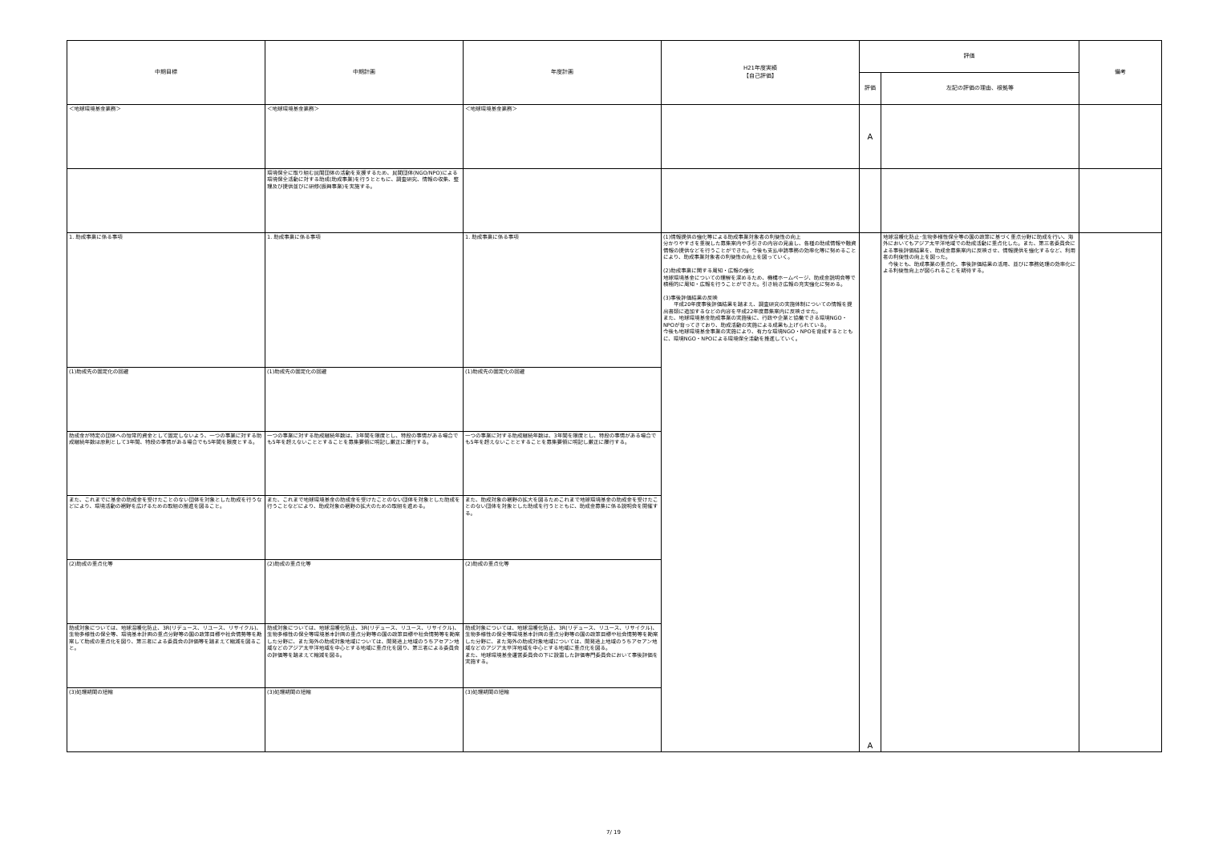| 中期目標 | 中期計画 | 年度計画 | H21年度実績 【自己評価】 | 評価 | | 備考 |
| --- | --- | --- | --- | --- | --- | --- |
| | | | | 評価 | 左記の評価の理由、根拠等 | |
| ＜地球環境基金業務＞ | ＜地球環境基金業務＞ | ＜地球環境基金業務＞ | | A | | |
| | 環境保全に取り組む民間団体の活動を支援するため、民間団体(NGO/NPO)による環境保全活動に対する助成(助成事業)を行うとともに、調査研究、情報の収集、整理及び提供並びに研修(振興事業)を実施する。 | | | | | |
| 1. 助成事業に係る事項 | 1. 助成事業に係る事項 | 1. 助成事業に係る事項 | (1)情報提供の強化等による助成事業対象者の利便性の向上 分かりやすさを重視した募集案内や手引きの内容の見直し、各種の助成情報や融資情報の提供などを行うことができた。今後も支払申請事務の効率化等に努めることにより、助成事業対象者の利便性の向上を図っていく。 (2)助成事業に関する周知・広報の強化 地球環境基金についての理解を深めるため、機構ホームページ、助成金説明会等で積極的に周知・広報を行うことができた。引き続き広報の充実強化に努める。 (3)事後評価結果の反映 平成20年度事後評価結果を踏まえ、調査研究の実施体制についての情報を提出書類に追加するなどの内容を平成22年度募集案内に反映させた。 また、地球環境基金助成事業の実施後に、行政や企業と協働できる環境NGO・NPOが育ってきており、助成活動の実施による成果も上げられている。 今後も地球環境基金事業の実施により、有力な環境NGO・NPOを育成するとともに、環境NGO・NPOによる環境保全活動を推進していく。 | A | 地球温暖化防止･生物多様性保全等の国の政策に基づく重点分野に助成を行い、海外においてもアジア太平洋地域での助成活動に重点化した。また、第三者委員会による事後評価結果を、助成金募集案内に反映させ、情報提供を強化するなど、利用者の利便性の向上を図った。 今後とも、助成事業の重点化、事後評価結果の活用、並びに事務処理の効率化による利便性向上が図られることを期待する。 | |
| (1)助成先の固定化の回避 | (1)助成先の固定化の回避 | (1)助成先の固定化の回避 | | | | |
| 助成金が特定の団体への恒常的資金として固定しないよう、一つの事業に対する助成継続年数は原則として3年間、特段の事情がある場合でも5年間を限度とする。 | 一つの事業に対する助成継続年数は、3年間を限度とし、特段の事情がある場合でも5年を超えないこととすることを募集要領に明記し厳正に履行する。 | 一つの事業に対する助成継続年数は、3年間を限度とし、特段の事情がある場合でも5年を超えないこととすることを募集要領に明記し厳正に履行する。 | | | | |
| また、これまでに基金の助成金を受けたことのない団体を対象とした助成を行うなどにより、環境活動の裾野を広げるための取組の推進を図ること。 | また、これまで地球環境基金の助成金を受けたことのない団体を対象とした助成を行うことなどにより、助成対象の裾野の拡大のための取組を進める。 | また、助成対象の裾野の拡大を図るためこれまで地球環境基金の助成金を受けたことのない団体を対象とした助成を行うとともに、助成金募集に係る説明会を開催する。 | | | | |
| (2)助成の重点化等 | (2)助成の重点化等 | (2)助成の重点化等 | | | | |
| 助成対象については、地球温暖化防止、3R(リデュース、リユース、リサイクル)、生物多様性の保全等、環境基本計画の重点分野等の国の政策目標や社会情勢等を勘案して助成の重点化を図り、第三者による委員会の評価等を踏まえて縮減を図ること。 | 助成対象については、地球温暖化防止、3R(リデュース、リユース、リサイクル)、生物多様性の保全等環境基本計画の重点分野等の国の政策目標や社会情勢等を勘案した分野に、また海外の助成対象地域については、開発途上地域のうちアセアン地域などのアジア太平洋地域を中心とする地域に重点化を図り、第三者による委員会の評価等を踏まえて縮減を図る。 | 助成対象については、地球温暖化防止、3R(リデュース、リユース、リサイクル)、生物多様性の保全等環境基本計画の重点分野等の国の政策目標や社会情勢等を勘案した分野に、また海外の助成対象地域については、開発途上地域のうちアセアン地域などのアジア太平洋地域を中心とする地域に重点化を図る。 また、地球環境基金運営委員会の下に設置した評価専門委員会において事後評価を実施する。 | | | | |
| (3)処理期間の短縮 | (3)処理期間の短縮 | (3)処理期間の短縮 | | | | |
7/ 19